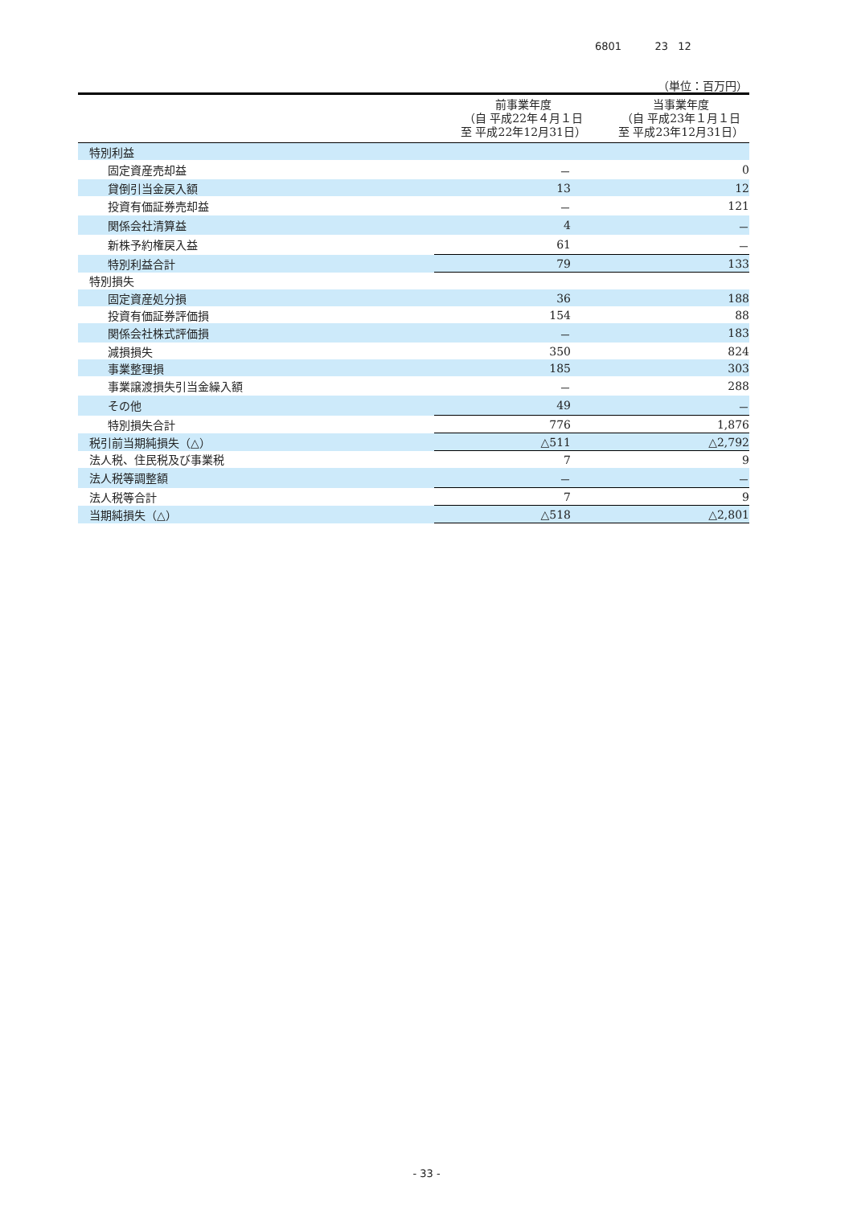6801 23 12
（単位：百万円）
| | 前事業年度 （自 平成22年４月１日 至 平成22年12月31日） | 当事業年度 （自 平成23年１月１日 至 平成23年12月31日） |
| --- | --- | --- |
| 特別利益 | | |
| 固定資産売却益 | － | 0 |
| 貸倒引当金戻入額 | 13 | 12 |
| 投資有価証券売却益 | － | 121 |
| 関係会社清算益 | 4 | － |
| 新株予約権戻入益 | 61 | － |
| 特別利益合計 | 79 | 133 |
| 特別損失 | | |
| 固定資産処分損 | 36 | 188 |
| 投資有価証券評価損 | 154 | 88 |
| 関係会社株式評価損 | － | 183 |
| 減損損失 | 350 | 824 |
| 事業整理損 | 185 | 303 |
| 事業譲渡損失引当金繰入額 | － | 288 |
| その他 | 49 | － |
| 特別損失合計 | 776 | 1,876 |
| 税引前当期純損失（△） | △511 | △2,792 |
| 法人税、住民税及び事業税 | 7 | 9 |
| 法人税等調整額 | － | － |
| 法人税等合計 | 7 | 9 |
| 当期純損失（△） | △518 | △2,801 |
- 33 -